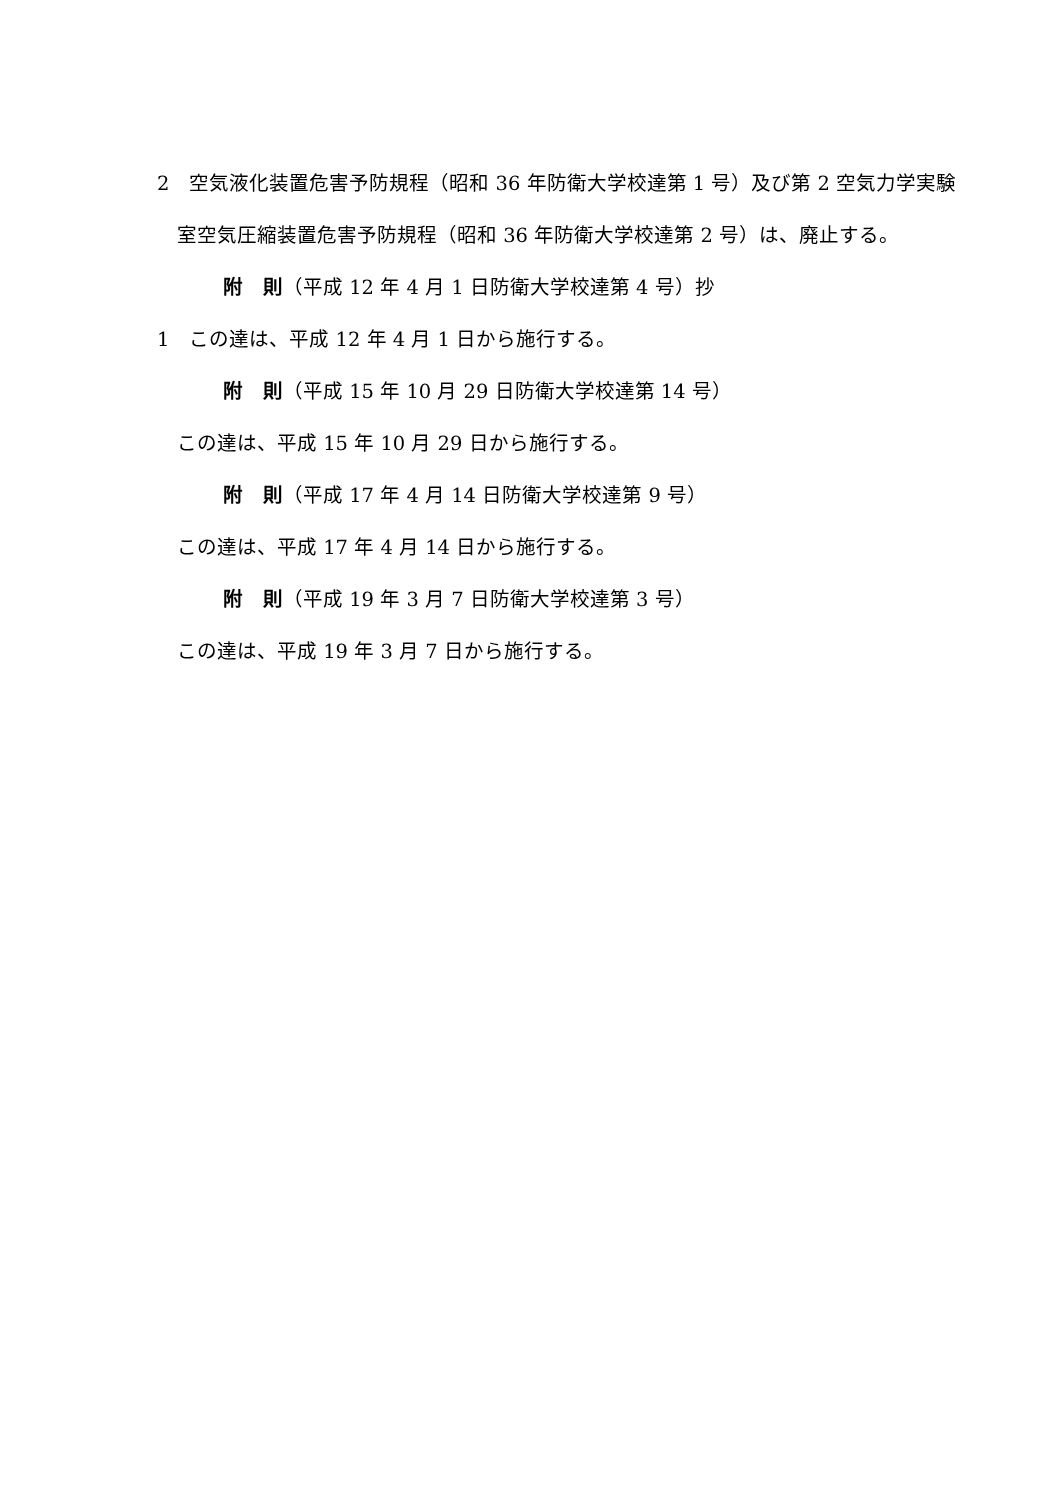2　空気液化装置危害予防規程（昭和 36 年防衛大学校達第 1 号）及び第 2 空気力学実験室空気圧縮装置危害予防規程（昭和 36 年防衛大学校達第 2 号）は、廃止する。
附　則（平成 12 年 4 月 1 日防衛大学校達第 4 号）抄
1　この達は、平成 12 年 4 月 1 日から施行する。
附　則（平成 15 年 10 月 29 日防衛大学校達第 14 号）
この達は、平成 15 年 10 月 29 日から施行する。
附　則（平成 17 年 4 月 14 日防衛大学校達第 9 号）
この達は、平成 17 年 4 月 14 日から施行する。
附　則（平成 19 年 3 月 7 日防衛大学校達第 3 号）
この達は、平成 19 年 3 月 7 日から施行する。